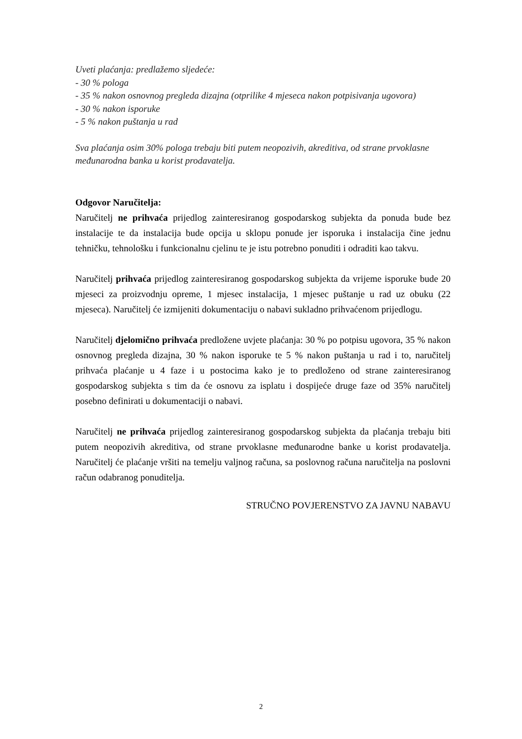Uveti plaćanja: predlažemo sljedeće:
- 30 % pologa
- 35 % nakon osnovnog pregleda dizajna (otprilike 4 mjeseca nakon potpisivanja ugovora)
- 30 % nakon isporuke
- 5 % nakon puštanja u rad
Sva plaćanja osim 30% pologa trebaju biti putem neopozivih, akreditiva, od strane prvoklasne međunarodna banka u korist prodavatelja.
Odgovor Naručitelja:
Naručitelj ne prihvaća prijedlog zainteresiranog gospodarskog subjekta da ponuda bude bez instalacije te da instalacija bude opcija u sklopu ponude jer isporuka i instalacija čine jednu tehničku, tehnološku i funkcionalnu cjelinu te je istu potrebno ponuditi i odraditi kao takvu.
Naručitelj prihvaća prijedlog zainteresiranog gospodarskog subjekta da vrijeme isporuke bude 20 mjeseci za proizvodnju opreme, 1 mjesec instalacija, 1 mjesec puštanje u rad uz obuku (22 mjeseca). Naručitelj će izmijeniti dokumentaciju o nabavi sukladno prihvaćenom prijedlogu.
Naručitelj djelomično prihvaća predložene uvjete plaćanja: 30 % po potpisu ugovora, 35 % nakon osnovnog pregleda dizajna, 30 % nakon isporuke te 5 % nakon puštanja u rad i to, naručitelj prihvaća plaćanje u 4 faze i u postocima kako je to predloženo od strane zainteresiranog gospodarskog subjekta s tim da će osnovu za isplatu i dospijeće druge faze od 35% naručitelj posebno definirati u dokumentaciji o nabavi.
Naručitelj ne prihvaća prijedlog zainteresiranog gospodarskog subjekta da plaćanja trebaju biti putem neopozivih akreditiva, od strane prvoklasne međunarodne banke u korist prodavatelja. Naručitelj će plaćanje vršiti na temelju valjnog računa, sa poslovnog računa naručitelja na poslovni račun odabranog ponuditelja.
STRUČNO POVJERENSTVO ZA JAVNU NABAVU
2